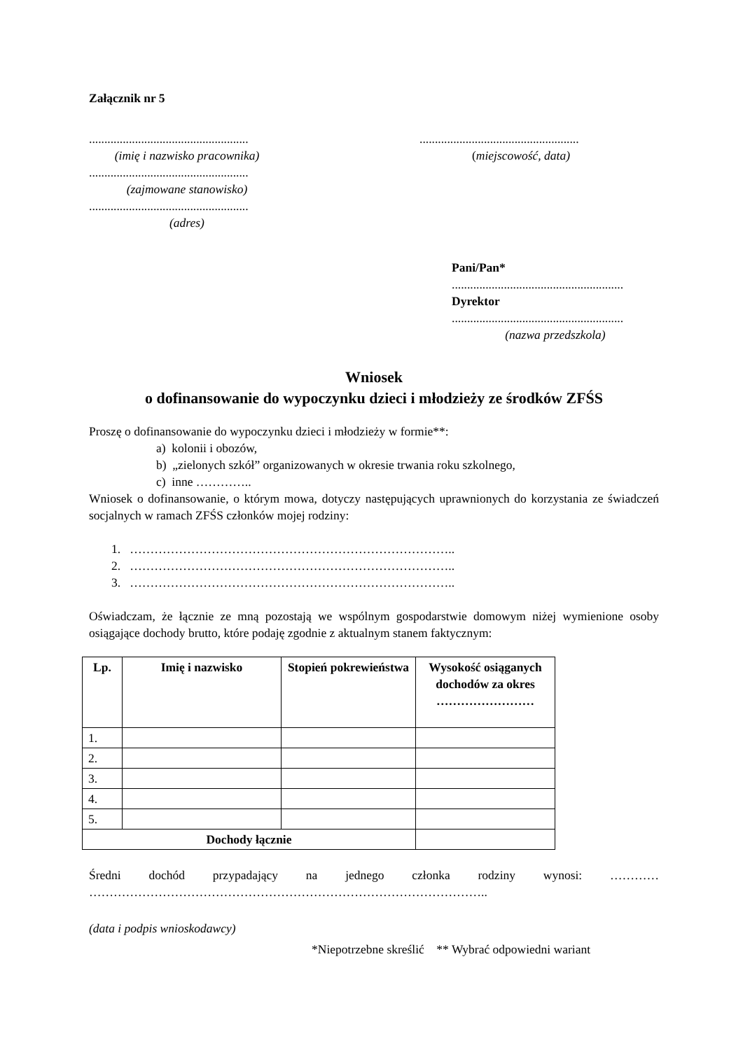Załącznik nr 5
....................................................
(imię i nazwisko pracownika)
....................................................
(zajmowane stanowisko)
....................................................
(adres)
....................................................
(miejscowość, data)
Pani/Pan*
........................................................
Dyrektor
........................................................
(nazwa przedszkola)
Wniosek
o dofinansowanie do wypoczynku dzieci i młodzieży ze środków ZFŚS
Proszę o dofinansowanie do wypoczynku dzieci i młodzieży w formie**:
a) kolonii i obozów,
b) „zielonych szkół” organizowanych w okresie trwania roku szkolnego,
c) inne …………..
Wniosek o dofinansowanie, o którym mowa, dotyczy następujących uprawnionych do korzystania ze świadczeń socjalnych w ramach ZFŚS członków mojej rodziny:
1. ……………………………………………………………………..
2. ……………………………………………………………………..
3. ……………………………………………………………………..
Oświadczam, że łącznie ze mną pozostają we wspólnym gospodarstwie domowym niżej wymienione osoby osiągające dochody brutto, które podaję zgodnie z aktualnym stanem faktycznym:
| Lp. | Imię i nazwisko | Stopień pokrewieństwa | Wysokość osiąganych dochodów za okres …………………… |
| --- | --- | --- | --- |
| 1. | | | |
| 2. | | | |
| 3. | | | |
| 4. | | | |
| 5. | | | |
| Dochody łącznie | | | |
Średni dochód przypadający na jednego członka rodziny wynosi: …………
……………………………………………………………………………………..
(data i podpis wnioskodawcy)
*Niepotrzebne skreślić ** Wybrać odpowiedni wariant